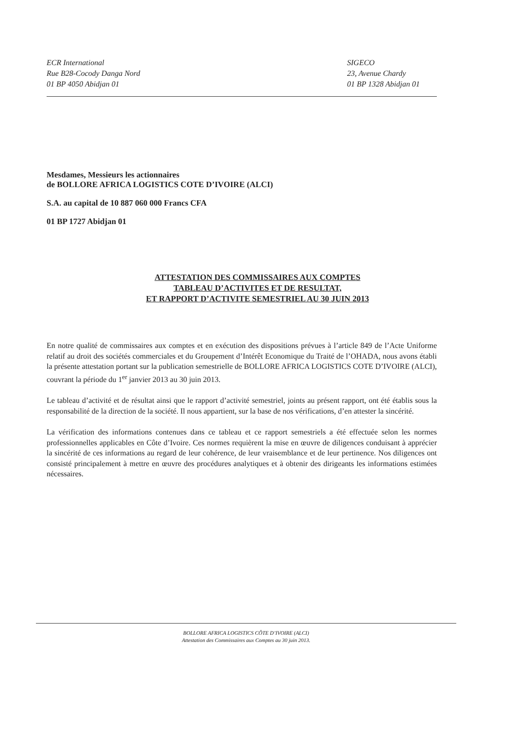ECR International
Rue B28-Cocody Danga Nord
01 BP 4050 Abidjan 01
SIGECO
23, Avenue Chardy
01 BP 1328 Abidjan 01
Mesdames, Messieurs les actionnaires
de BOLLORE AFRICA LOGISTICS COTE D’IVOIRE (ALCI)
S.A. au capital de 10 887 060 000 Francs CFA
01 BP 1727 Abidjan 01
ATTESTATION DES COMMISSAIRES AUX COMPTES
TABLEAU D’ACTIVITES ET DE RESULTAT,
ET RAPPORT D’ACTIVITE SEMESTRIEL AU 30 JUIN 2013
En notre qualité de commissaires aux comptes et en exécution des dispositions prévues à l’article 849 de l’Acte Uniforme relatif au droit des sociétés commerciales et du Groupement d’Intérêt Economique du Traité de l’OHADA, nous avons établi la présente attestation portant sur la publication semestrielle de BOLLORE AFRICA LOGISTICS COTE D’IVOIRE (ALCI), couvrant la période du 1<sup>er</sup> janvier 2013 au 30 juin 2013.
Le tableau d’activité et de résultat ainsi que le rapport d’activité semestriel, joints au présent rapport, ont été établis sous la responsabilité de la direction de la société. Il nous appartient, sur la base de nos vérifications, d’en attester la sincérité.
La vérification des informations contenues dans ce tableau et ce rapport semestriels a été effectuée selon les normes professionnelles applicables en Côte d’Ivoire. Ces normes requièrent la mise en œuvre de diligences conduisant à apprécier la sincérité de ces informations au regard de leur cohérence, de leur vraisemblance et de leur pertinence. Nos diligences ont consisté principalement à mettre en œuvre des procédures analytiques et à obtenir des dirigeants les informations estimées nécessaires.
BOLLORE AFRICA LOGISTICS CÔTE D’IVOIRE (ALCI)
Attestation des Commissaires aux Comptes au 30 juin 2013.